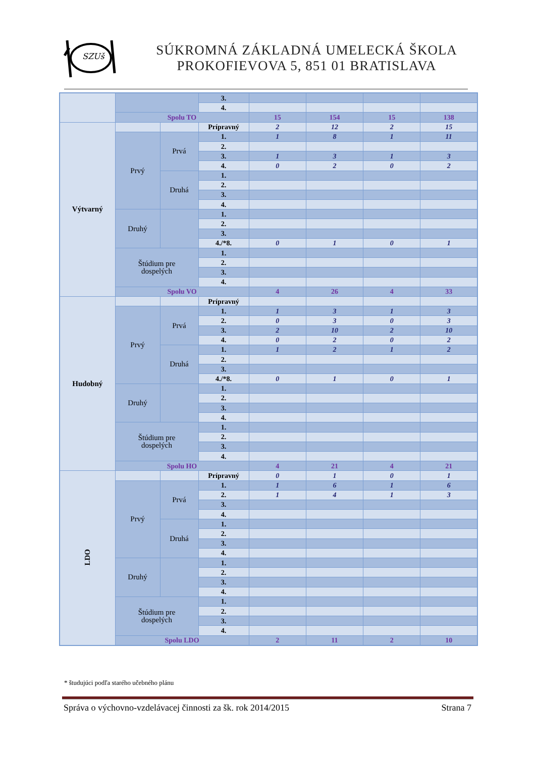SZUš
SÚKROMNÁ ZÁKLADNÁ UMELECKÁ ŠKOLA
PROKOFIEVOVA 5, 851 01 BRATISLAVA
| | | | 3. | | | | |
| | | | 4. | | | | |
| | Spolu TO | | | 15 | 154 | 15 | 138 |
| Výtvarný | | | Prípravný | 2 | 12 | 2 | 15 |
| | Prvý | Prvá | 1. | 1 | 8 | 1 | 11 |
| | | | 2. | | | | |
| | | | 3. | 1 | 3 | 1 | 3 |
| | | | 4. | 0 | 2 | 0 | 2 |
| | | Druhá | 1. | | | | |
| | | | 2. | | | | |
| | | | 3. | | | | |
| | | | 4. | | | | |
| | Druhý | | 1. | | | | |
| | | | 2. | | | | |
| | | | 3. | | | | |
| | | | 4./*8. | 0 | 1 | 0 | 1 |
| | Štúdium pre dospelých | | 1. | | | | |
| | | | 2. | | | | |
| | | | 3. | | | | |
| | | | 4. | | | | |
| | Spolu VO | | | 4 | 26 | 4 | 33 |
| Hudobný | | | Prípravný | | | | |
| | Prvý | Prvá | 1. | 1 | 3 | 1 | 3 |
| | | | 2. | 0 | 3 | 0 | 3 |
| | | | 3. | 2 | 10 | 2 | 10 |
| | | | 4. | 0 | 2 | 0 | 2 |
| | | Druhá | 1. | 1 | 2 | 1 | 2 |
| | | | 2. | | | | |
| | | | 3. | | | | |
| | | | 4./*8. | 0 | 1 | 0 | 1 |
| | Druhý | | 1. | | | | |
| | | | 2. | | | | |
| | | | 3. | | | | |
| | | | 4. | | | | |
| | Štúdium pre dospelých | | 1. | | | | |
| | | | 2. | | | | |
| | | | 3. | | | | |
| | | | 4. | | | | |
| | Spolu HO | | | 4 | 21 | 4 | 21 |
| LDO | | | Prípravný | 0 | 1 | 0 | 1 |
| | Prvý | Prvá | 1. | 1 | 6 | 1 | 6 |
| | | | 2. | 1 | 4 | 1 | 3 |
| | | | 3. | | | | |
| | | | 4. | | | | |
| | | Druhá | 1. | | | | |
| | | | 2. | | | | |
| | | | 3. | | | | |
| | | | 4. | | | | |
| | Druhý | | 1. | | | | |
| | | | 2. | | | | |
| | | | 3. | | | | |
| | | | 4. | | | | |
| | Štúdium pre dospelých | | 1. | | | | |
| | | | 2. | | | | |
| | | | 3. | | | | |
| | | | 4. | | | | |
| | Spolu LDO | | | 2 | 11 | 2 | 10 |
* študujúci podľa starého učebného plánu
Správa o výchovno-vzdelávacej činnosti za šk. rok 2014/2015 Strana 7